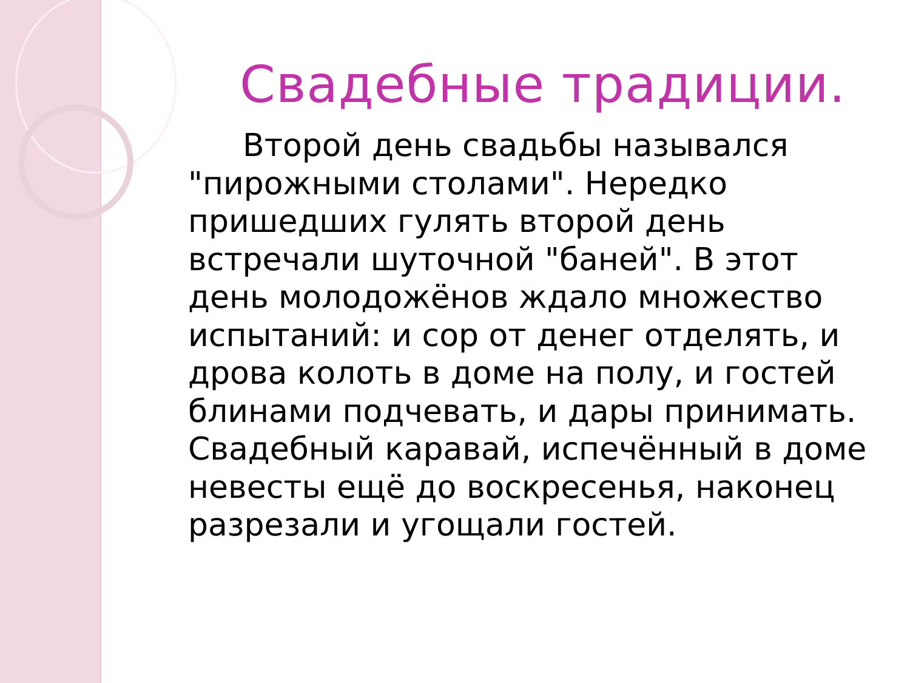Свадебные традиции.
Второй день свадьбы назывался "пирожными столами". Нередко пришедших гулять второй день встречали шуточной "баней". В этот день молодожёнов ждало множество испытаний: и сор от денег отделять, и дрова колоть в доме на полу, и гостей блинами подчевать, и дары принимать. Свадебный каравай, испечённый в доме невесты ещё до воскресенья, наконец разрезали и угощали гостей.